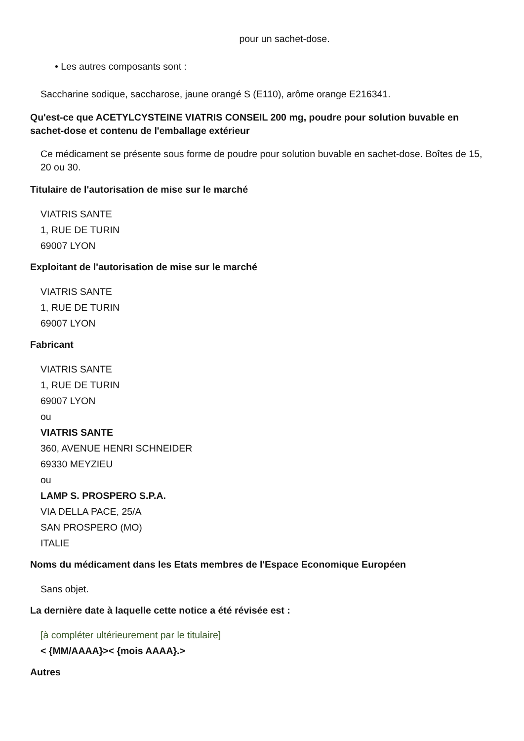pour un sachet-dose.
• Les autres composants sont :
Saccharine sodique, saccharose, jaune orangé S (E110), arôme orange E216341.
Qu'est-ce que ACETYLCYSTEINE VIATRIS CONSEIL 200 mg, poudre pour solution buvable en sachet-dose et contenu de l'emballage extérieur
Ce médicament se présente sous forme de poudre pour solution buvable en sachet-dose. Boîtes de 15, 20 ou 30.
Titulaire de l'autorisation de mise sur le marché
VIATRIS SANTE
1, RUE DE TURIN
69007 LYON
Exploitant de l'autorisation de mise sur le marché
VIATRIS SANTE
1, RUE DE TURIN
69007 LYON
Fabricant
VIATRIS SANTE
1, RUE DE TURIN
69007 LYON
ou
VIATRIS SANTE
360, AVENUE HENRI SCHNEIDER
69330 MEYZIEU
ou
LAMP S. PROSPERO S.P.A.
VIA DELLA PACE, 25/A
SAN PROSPERO (MO)
ITALIE
Noms du médicament dans les Etats membres de l'Espace Economique Européen
Sans objet.
La dernière date à laquelle cette notice a été révisée est :
[à compléter ultérieurement par le titulaire]
< {MM/AAAA}>< {mois AAAA}.>
Autres